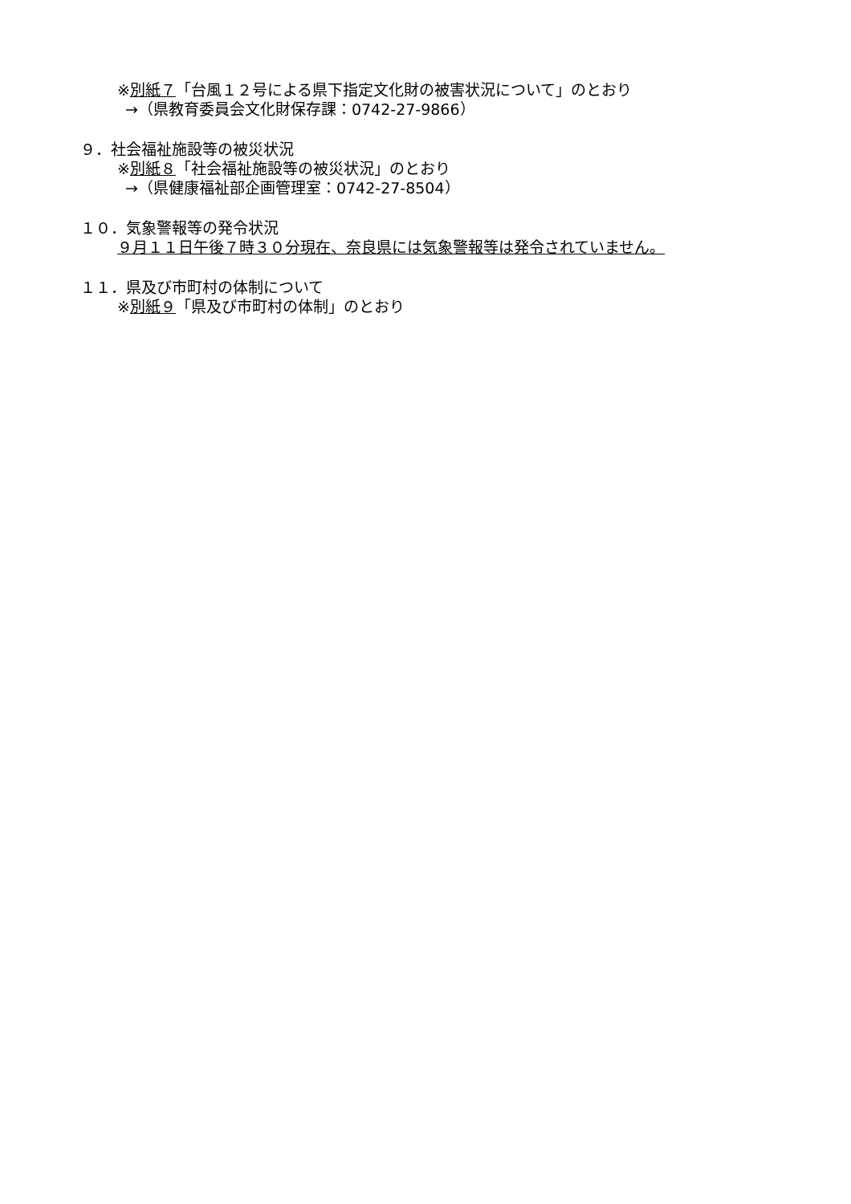※別紙７「台風１２号による県下指定文化財の被害状況について」のとおり
→（県教育委員会文化財保存課：0742-27-9866）
９．社会福祉施設等の被災状況
※別紙８「社会福祉施設等の被災状況」のとおり
→（県健康福祉部企画管理室：0742-27-8504）
１０．気象警報等の発令状況
９月１１日午後７時３０分現在、奈良県には気象警報等は発令されていません。
１１．県及び市町村の体制について
※別紙９「県及び市町村の体制」のとおり